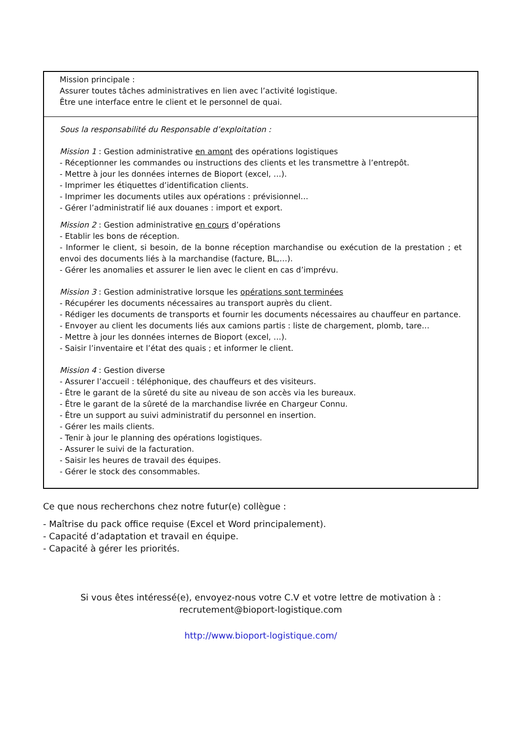| Mission principale : Assurer toutes tâches administratives en lien avec l’activité logistique. Être une interface entre le client et le personnel de quai. |
| Sous la responsabilité du Responsable d’exploitation : Mission 1 : Gestion administrative en amont des opérations logistiques - Réceptionner les commandes ou instructions des clients et les transmettre à l’entrepôt. - Mettre à jour les données internes de Bioport (excel, …). - Imprimer les étiquettes d’identification clients. - Imprimer les documents utiles aux opérations : prévisionnel… - Gérer l’administratif lié aux douanes : import et export. Mission 2 : Gestion administrative en cours d’opérations - Etablir les bons de réception. - Informer le client, si besoin, de la bonne réception marchandise ou exécution de la prestation ; et envoi des documents liés à la marchandise (facture, BL,…). - Gérer les anomalies et assurer le lien avec le client en cas d’imprévu. Mission 3 : Gestion administrative lorsque les opérations sont terminées - Récupérer les documents nécessaires au transport auprès du client. - Rédiger les documents de transports et fournir les documents nécessaires au chauffeur en partance. - Envoyer au client les documents liés aux camions partis : liste de chargement, plomb, tare… - Mettre à jour les données internes de Bioport (excel, …). - Saisir l’inventaire et l’état des quais ; et informer le client. Mission 4 : Gestion diverse - Assurer l’accueil : téléphonique, des chauffeurs et des visiteurs. - Être le garant de la sûreté du site au niveau de son accès via les bureaux. - Être le garant de la sûreté de la marchandise livrée en Chargeur Connu. - Être un support au suivi administratif du personnel en insertion. - Gérer les mails clients. - Tenir à jour le planning des opérations logistiques. - Assurer le suivi de la facturation. - Saisir les heures de travail des équipes. - Gérer le stock des consommables. |
Ce que nous recherchons chez notre futur(e) collègue :
- Maîtrise du pack office requise (Excel et Word principalement).
- Capacité d’adaptation et travail en équipe.
- Capacité à gérer les priorités.
Si vous êtes intéressé(e), envoyez-nous votre C.V et votre lettre de motivation à :
recrutement@bioport-logistique.com
http://www.bioport-logistique.com/